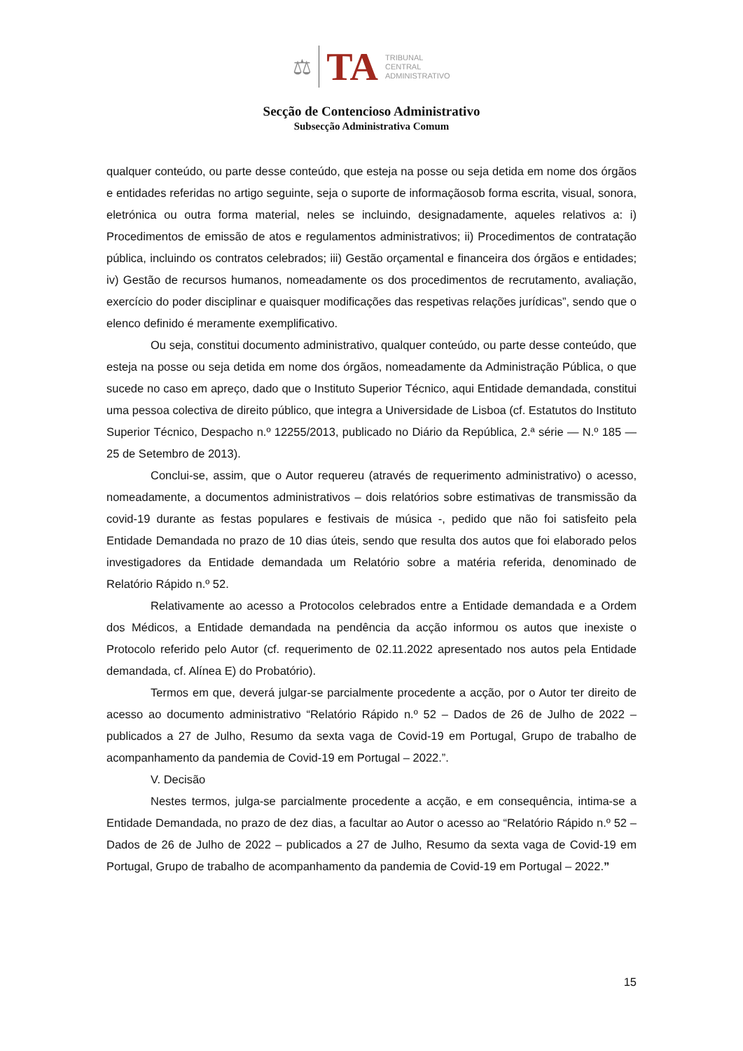⚖ TA TRIBUNAL
CENTRAL
ADMINISTRATIVO
Secção de Contencioso Administrativo
Subsecção Administrativa Comum
qualquer conteúdo, ou parte desse conteúdo, que esteja na posse ou seja detida em nome dos órgãos e entidades referidas no artigo seguinte, seja o suporte de informaçãosob forma escrita, visual, sonora, eletrónica ou outra forma material, neles se incluindo, designadamente, aqueles relativos a: i) Procedimentos de emissão de atos e regulamentos administrativos; ii) Procedimentos de contratação pública, incluindo os contratos celebrados; iii) Gestão orçamental e financeira dos órgãos e entidades; iv) Gestão de recursos humanos, nomeadamente os dos procedimentos de recrutamento, avaliação, exercício do poder disciplinar e quaisquer modificações das respetivas relações jurídicas”, sendo que o elenco definido é meramente exemplificativo.
Ou seja, constitui documento administrativo, qualquer conteúdo, ou parte desse conteúdo, que esteja na posse ou seja detida em nome dos órgãos, nomeadamente da Administração Pública, o que sucede no caso em apreço, dado que o Instituto Superior Técnico, aqui Entidade demandada, constitui uma pessoa colectiva de direito público, que integra a Universidade de Lisboa (cf. Estatutos do Instituto Superior Técnico, Despacho n.º 12255/2013, publicado no Diário da República, 2.ª série — N.º 185 — 25 de Setembro de 2013).
Conclui-se, assim, que o Autor requereu (através de requerimento administrativo) o acesso, nomeadamente, a documentos administrativos – dois relatórios sobre estimativas de transmissão da covid-19 durante as festas populares e festivais de música -, pedido que não foi satisfeito pela Entidade Demandada no prazo de 10 dias úteis, sendo que resulta dos autos que foi elaborado pelos investigadores da Entidade demandada um Relatório sobre a matéria referida, denominado de Relatório Rápido n.º 52.
Relativamente ao acesso a Protocolos celebrados entre a Entidade demandada e a Ordem dos Médicos, a Entidade demandada na pendência da acção informou os autos que inexiste o Protocolo referido pelo Autor (cf. requerimento de 02.11.2022 apresentado nos autos pela Entidade demandada, cf. Alínea E) do Probatório).
Termos em que, deverá julgar-se parcialmente procedente a acção, por o Autor ter direito de acesso ao documento administrativo “Relatório Rápido n.º 52 – Dados de 26 de Julho de 2022 – publicados a 27 de Julho, Resumo da sexta vaga de Covid-19 em Portugal, Grupo de trabalho de acompanhamento da pandemia de Covid-19 em Portugal – 2022.”.
V. Decisão
Nestes termos, julga-se parcialmente procedente a acção, e em consequência, intima-se a Entidade Demandada, no prazo de dez dias, a facultar ao Autor o acesso ao “Relatório Rápido n.º 52 – Dados de 26 de Julho de 2022 – publicados a 27 de Julho, Resumo da sexta vaga de Covid-19 em Portugal, Grupo de trabalho de acompanhamento da pandemia de Covid-19 em Portugal – 2022.”
15